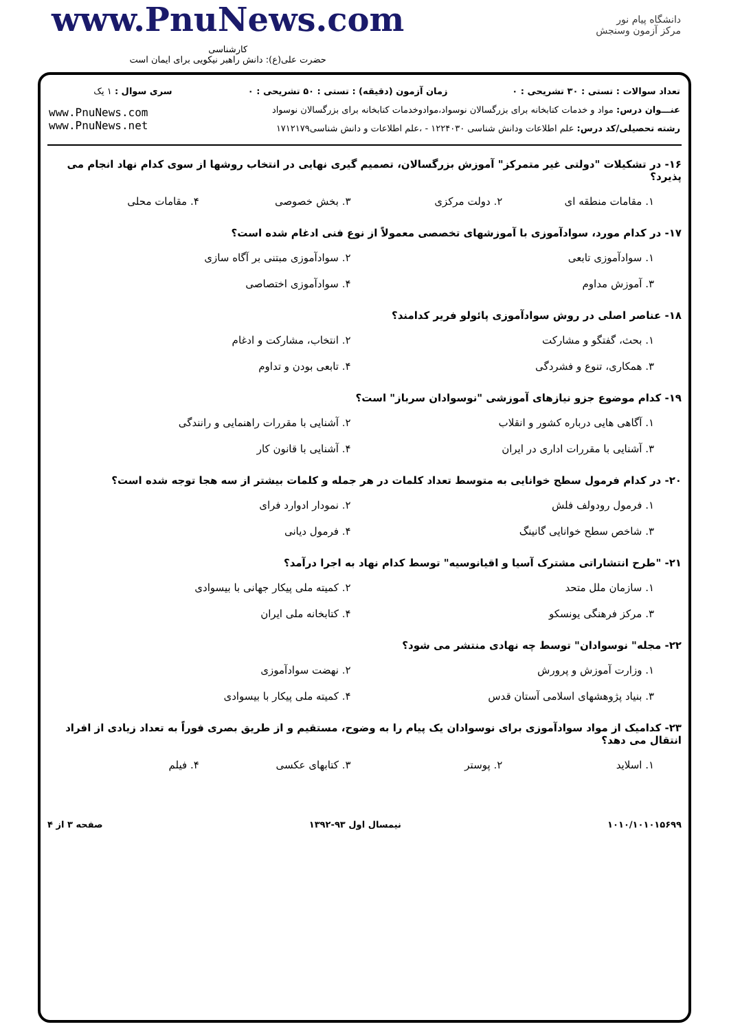www.PnuNews.com
کارشناسی
حضرت علی(ع): دانش راهبر نیکویی برای ایمان است
دانشگاه پیام نور
مرکز آزمون وسنجش
| تعداد سوالات : تستی : ۳۰ تشریحی : ۰ | زمان آزمون (دقیقه) : تستی : ۵۰ تشریحی : ۰ | سری سوال : ۱ یک |
| عنـــوان درس: مواد و خدمات کتابخانه برای بزرگسالان نوسواد،موادوخدمات کتابخانه برای بزرگسالان نوسواد | | www.PnuNews.com www.PnuNews.net |
| رشته تحصیلی/کد درس: علم اطلاعات ودانش شناسی ۱۲۲۴۰۳۰ - ،علم اطلاعات و دانش شناسی۱۷۱۲۱۷۹ | | |
۱۶- در تشکیلات "دولتی غیر متمرکز" آموزش بزرگسالان، تصمیم گیری نهایی در انتخاب روشها از سوی کدام نهاد انجام می پذیرد؟
۱. مقامات منطقه ای
۲. دولت مرکزی
۳. بخش خصوصی
۴. مقامات محلی
۱۷- در کدام مورد، سوادآموزی با آموزشهای تخصصی معمولاً از نوع فنی ادغام شده است؟
۱. سوادآموزی تابعی
۲. سوادآموزی مبتنی بر آگاه سازی
۳. آموزش مداوم
۴. سوادآموزی اختصاصی
۱۸- عناصر اصلی در روش سوادآموزی پائولو فریر کدامند؟
۱. بحث، گفتگو و مشارکت
۲. انتخاب، مشارکت و ادغام
۳. همکاری، تنوع و فشردگی
۴. تابعی بودن و تداوم
۱۹- کدام موضوع جزو نیازهای آموزشی "نوسوادان سرباز" است؟
۱. آگاهی هایی درباره کشور و انقلاب
۲. آشنایی با مقررات راهنمایی و رانندگی
۳. آشنایی با مقررات اداری در ایران
۴. آشنایی با قانون کار
۲۰- در کدام فرمول سطح خوانایی به متوسط تعداد کلمات در هر جمله و کلمات بیشتر از سه هجا توجه شده است؟
۱. فرمول رودولف فلش
۲. نمودار ادوارد فرای
۳. شاخص سطح خوانایی گانینگ
۴. فرمول دیانی
۲۱- "طرح انتشاراتی مشترک آسیا و اقیانوسیه" توسط کدام نهاد به اجرا درآمد؟
۱. سازمان ملل متحد
۲. کمیته ملی پیکار جهانی با بیسوادی
۳. مرکز فرهنگی یونسکو
۴. کتابخانه ملی ایران
۲۲- مجله" نوسوادان" توسط چه نهادی منتشر می شود؟
۱. وزارت آموزش و پرورش
۲. نهضت سوادآموزی
۳. بنیاد پژوهشهای اسلامی آستان قدس
۴. کمیته ملی پیکار با بیسوادی
۲۳- کدامیک از مواد سوادآموزی برای نوسوادان یک پیام را به وضوح، مستقیم و از طریق بصری فوراً به تعداد زیادی از افراد انتقال می دهد؟
۱. اسلاید
۲. پوستر
۳. کتابهای عکسی
۴. فیلم
۱۰۱۰/۱۰۱۰۱۵۶۹۹ نیمسال اول ۹۳-۱۳۹۲ صفحه ۳ از ۴